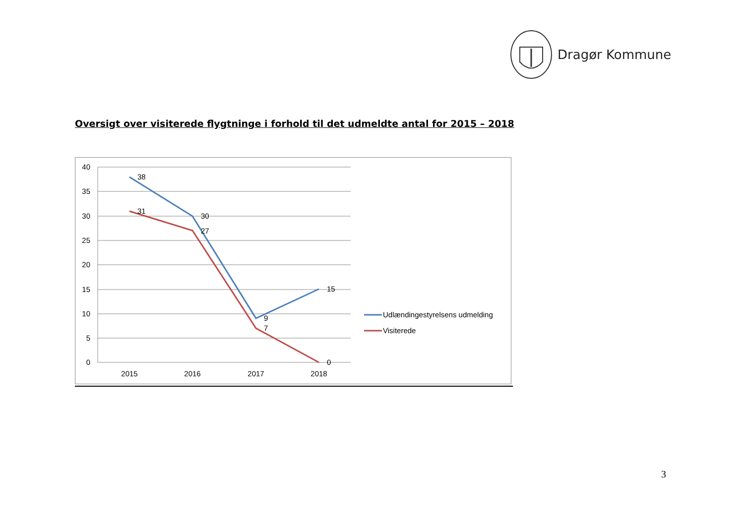Dragør Kommune
Oversigt over visiterede flygtninge i forhold til det udmeldte antal for 2015 – 2018
40
35
30
25
20
15
10
5
0
2015
2016
2017
2018
38
30
9
15
31
27
7
0
Udlændingestyrelsens udmelding
Visiterede
3